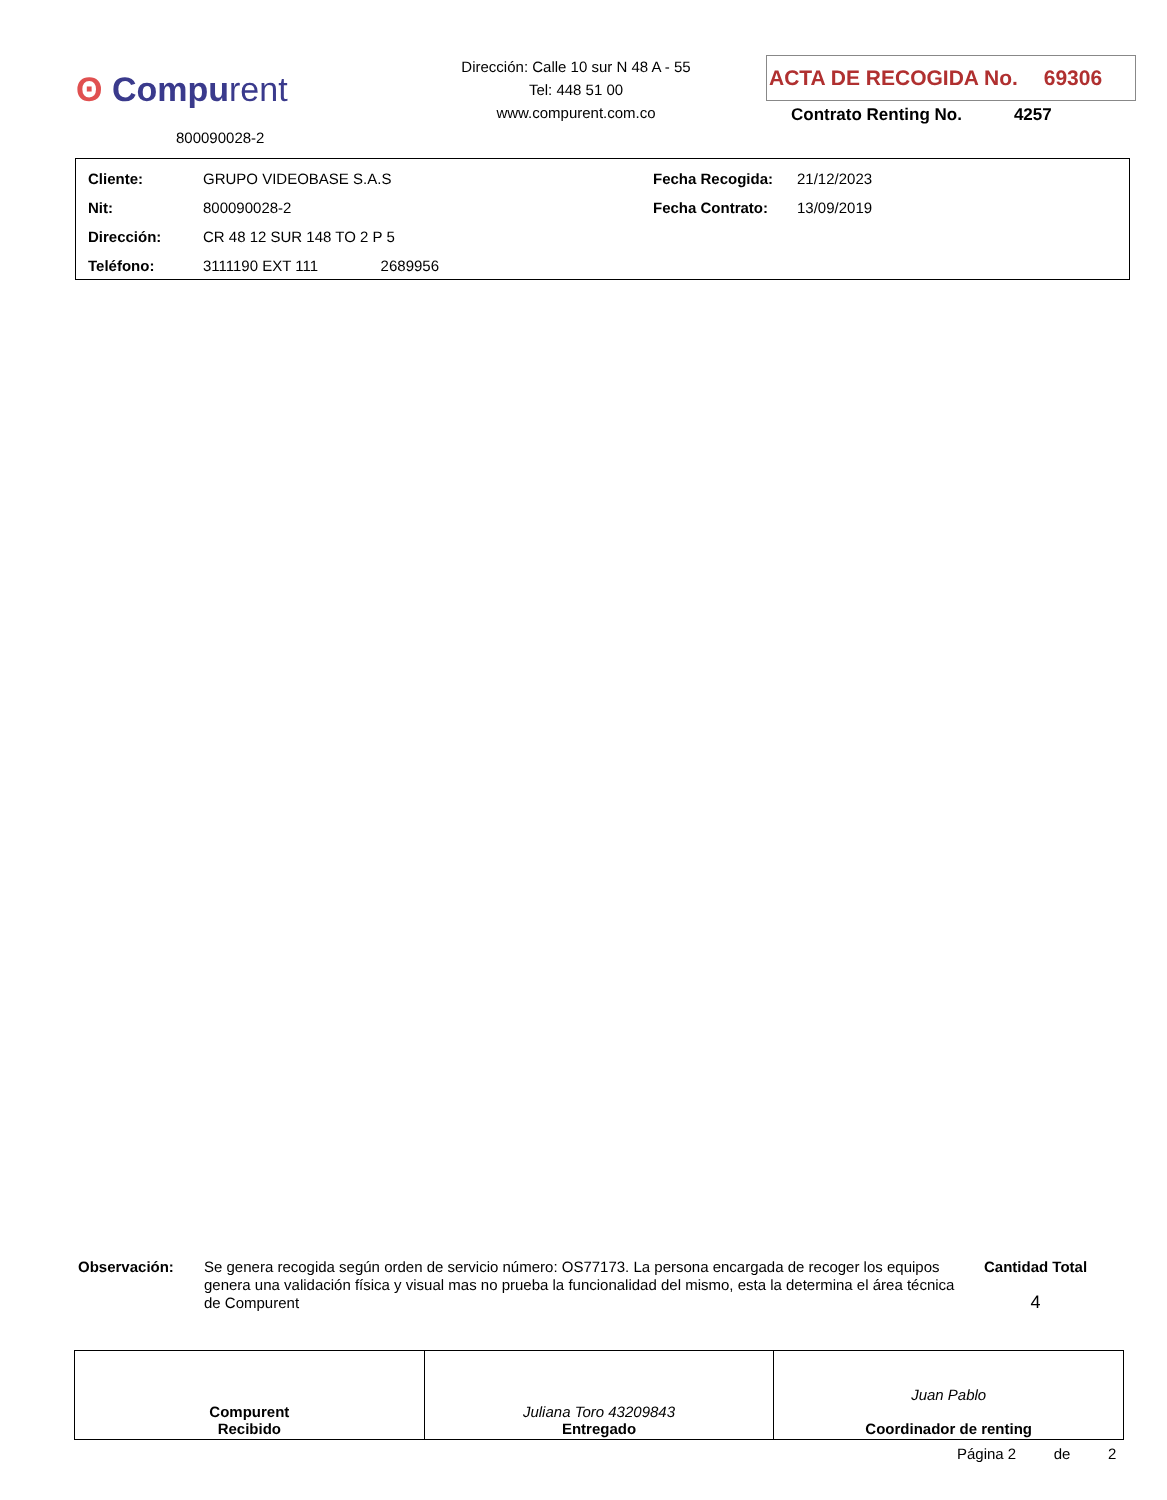ʘ Compurent
800090028-2
Dirección: Calle 10 sur N 48 A - 55
Tel: 448 51 00
www.compurent.com.co
ACTA DE RECOGIDA No. 69306
Contrato Renting No. 4257
| Cliente: | GRUPO VIDEOBASE S.A.S | Fecha Recogida: | 21/12/2023 |
| Nit: | 800090028-2 | Fecha Contrato: | 13/09/2019 |
| Dirección: | CR 48 12 SUR 148 TO 2 P 5 | | |
| Teléfono: | 3111190 EXT 111 2689956 | | |
Observación:
Se genera recogida según orden de servicio número: OS77173. La persona encargada de recoger los equipos genera una validación física y visual mas no prueba la funcionalidad del mismo, esta la determina el área técnica de Compurent
Cantidad Total
4
| Compurent Recibido | Juliana Toro 43209843 Entregado | Juan Pablo Coordinador de renting |
Página 2 de 2